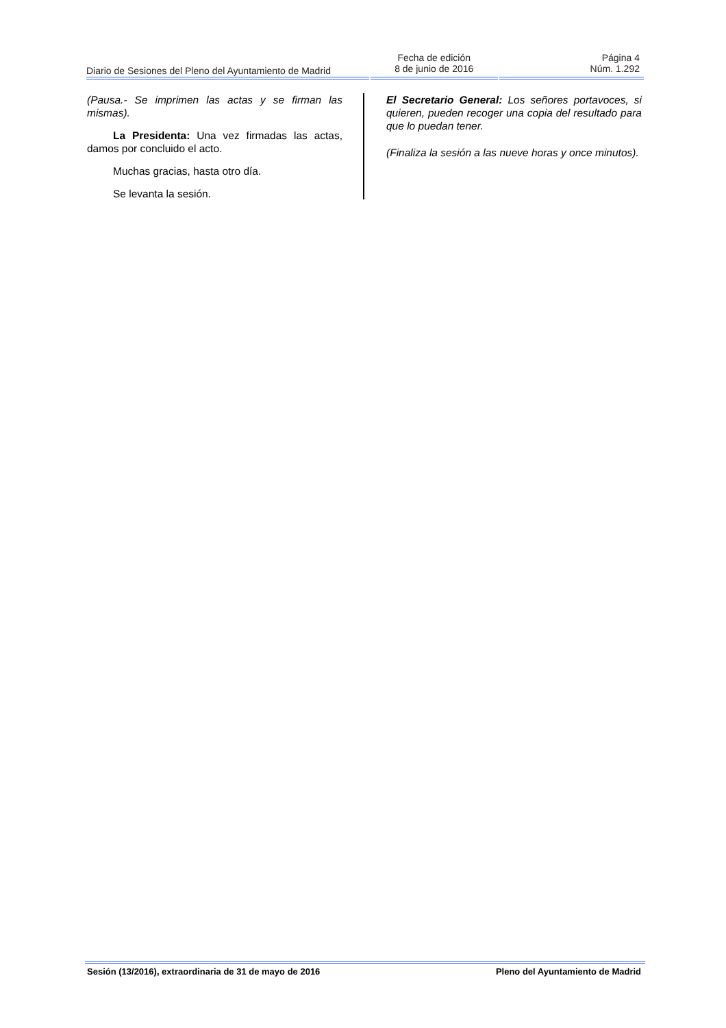Diario de Sesiones del Pleno del Ayuntamiento de Madrid
Fecha de edición
8 de junio de 2016
Página 4
Núm. 1.292
(Pausa.- Se imprimen las actas y se firman las mismas).
La Presidenta: Una vez firmadas las actas, damos por concluido el acto.
Muchas gracias, hasta otro día.
Se levanta la sesión.
El Secretario General: Los señores portavoces, si quieren, pueden recoger una copia del resultado para que lo puedan tener.
(Finaliza la sesión a las nueve horas y once minutos).
Sesión (13/2016), extraordinaria de 31 de mayo de 2016 Pleno del Ayuntamiento de Madrid